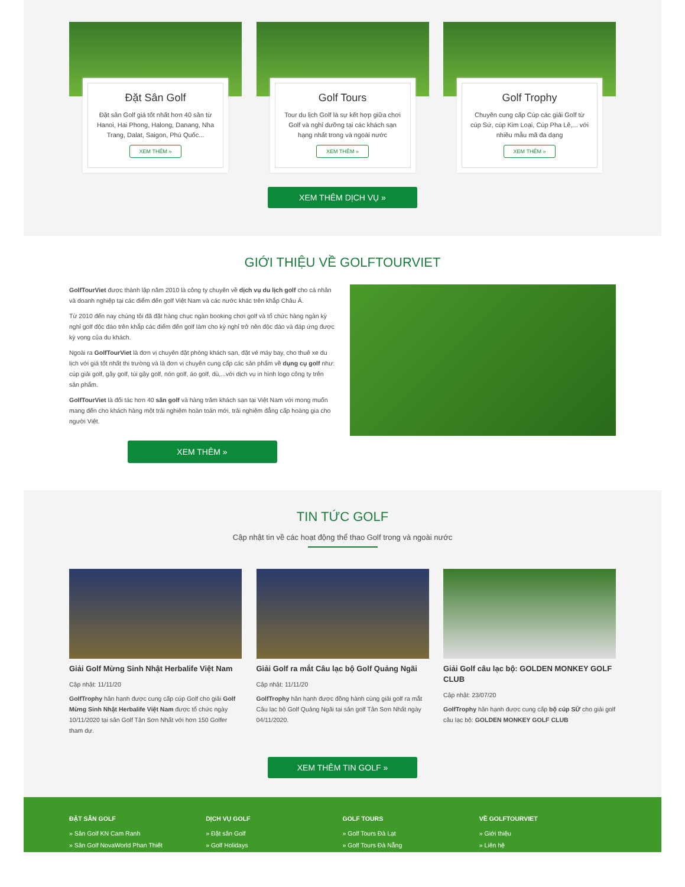Đặt Sân Golf
Đặt sân Golf giá tốt nhất hơn 40 sân từ Hanoi, Hai Phong, Halong, Danang, Nha Trang, Dalat, Saigon, Phú Quốc...
XEM THÊM »
Golf Tours
Tour du lịch Golf là sự kết hợp giữa chơi Golf và nghỉ dưỡng tại các khách sạn hạng nhất trong và ngoài nước
XEM THÊM »
Golf Trophy
Chuyên cung cấp Cúp các giải Golf từ cúp Sứ, cúp Kim Loại, Cúp Pha Lê,... với nhiều mẫu mã đa dạng
XEM THÊM »
XEM THÊM DỊCH VỤ »
GIỚI THIỆU VỀ GOLFTOURVIET
GolfTourViet được thành lập năm 2010 là công ty chuyên về dịch vụ du lịch golf cho cá nhân và doanh nghiệp tại các điểm đến golf Việt Nam và các nước khác trên khắp Châu Á.
Từ 2010 đến nay chúng tôi đã đặt hàng chục ngàn booking chơi golf và tổ chức hàng ngàn kỳ nghỉ golf độc đáo trên khắp các điểm đến golf làm cho kỳ nghỉ trở nên độc đáo và đáp ứng được kỳ vọng của du khách.
Ngoài ra GolfTourViet là đơn vị chuyên đặt phòng khách sạn, đặt vé máy bay, cho thuê xe du lịch với giá tốt nhất thị trường và là đơn vị chuyên cung cấp các sản phẩm về dụng cụ golf như: cúp giải golf, gậy golf, túi gậy golf, nón golf, áo golf, dù,...với dịch vụ in hình logo công ty trên sản phẩm.
GolfTourViet là đối tác hơn 40 sân golf và hàng trăm khách sạn tại Việt Nam với mong muốn mang đến cho khách hàng một trải nghiệm hoàn toàn mới, trải nghiệm đẳng cấp hoàng gia cho người Việt.
XEM THÊM »
TIN TỨC GOLF
Cập nhật tin về các hoạt động thể thao Golf trong và ngoài nước
Giải Golf Mừng Sinh Nhật Herbalife Việt Nam
Cập nhật: 11/11/20
GolfTrophy hân hạnh được cung cấp cúp Golf cho giải Golf Mừng Sinh Nhật Herbalife Việt Nam được tổ chức ngày 10/11/2020 tại sân Golf Tân Sơn Nhất với hơn 150 Golfer tham dự.
Giải Golf ra mắt Câu lạc bộ Golf Quảng Ngãi
Cập nhật: 11/11/20
GolfTrophy hân hạnh được đồng hành cùng giải golf ra mắt Câu lạc bộ Golf Quảng Ngãi tại sân golf Tân Sơn Nhất ngày 04/11/2020.
Giải Golf câu lạc bộ: GOLDEN MONKEY GOLF CLUB
Cập nhật: 23/07/20
GolfTrophy hân hạnh được cung cấp bộ cúp SỨ cho giải golf câu lạc bộ: GOLDEN MONKEY GOLF CLUB
XEM THÊM TIN GOLF »
ĐẶT SÂN GOLF
» Sân Golf KN Cam Ranh
» Sân Golf NovaWorld Phan Thiết
DỊCH VỤ GOLF
» Đặt sân Golf
» Golf Holidays
GOLF TOURS
» Golf Tours Đà Lạt
» Golf Tours Đà Nẵng
VỀ GOLFTOURVIET
» Giới thiệu
» Liên hệ